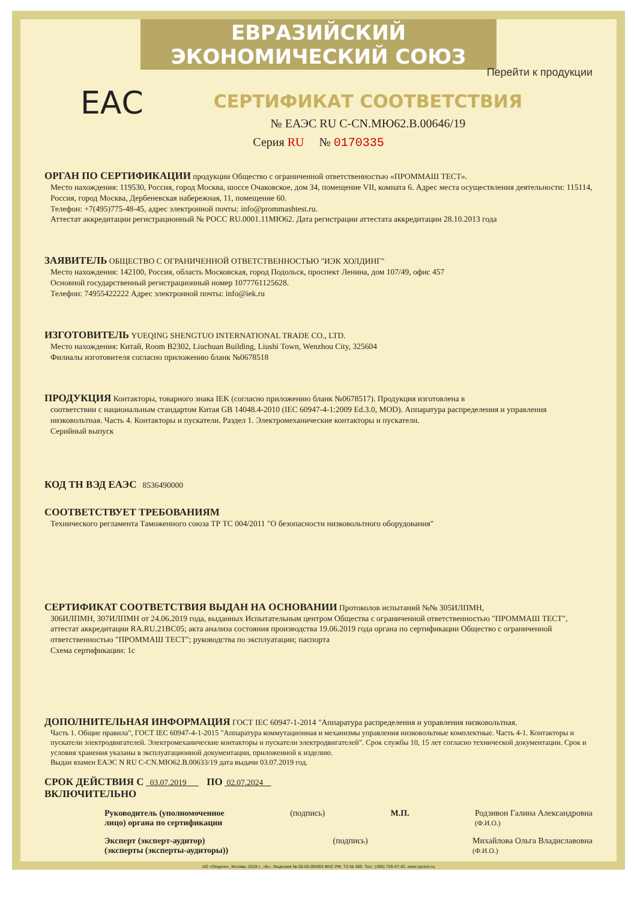ЕВРАЗИЙСКИЙ ЭКОНОМИЧЕСКИЙ СОЮЗ
Перейти к продукции
ЕАС
СЕРТИФИКАТ СООТВЕТСТВИЯ
№ ЕАЭС RU C-CN.МЮ62.В.00646/19
Серия RU № 0170335
ОРГАН ПО СЕРТИФИКАЦИИ
продукции Общество с ограниченной ответственностью «ПРОММАШ ТЕСТ».
Место нахождения: 119530, Россия, город Москва, шоссе Очаковское, дом 34, помещение VII, комната 6. Адрес места осуществления деятельности: 115114, Россия, город Москва, Дербеневская набережная, 11, помещение 60.
Телефон: +7(495)775-48-45, адрес электронной почты: info@prommashtest.ru.
Аттестат аккредитации регистрационный № РОСС RU.0001.11МЮ62. Дата регистрации аттестата аккредитации 28.10.2013 года
ЗАЯВИТЕЛЬ
ОБЩЕСТВО С ОГРАНИЧЕННОЙ ОТВЕТСТВЕННОСТЬЮ "ИЭК ХОЛДИНГ"
Место нахождения: 142100, Россия, область Московская, город Подольск, проспект Ленина, дом 107/49, офис 457
Основной государственный регистрационный номер 1077761125628.
Телефон: 74955422222 Адрес электронной почты: info@iek.ru
ИЗГОТОВИТЕЛЬ
YUEQING SHENGTUO INTERNATIONAL TRADE CO., LTD.
Место нахождения: Китай, Room B2302, Liuchuan Building, Liushi Town, Wenzhou City, 325604
Филиалы изготовителя согласно приложению бланк №0678518
ПРОДУКЦИЯ
Контакторы, товарного знака IEK (согласно приложению бланк №0678517). Продукция изготовлена в
соответствии с национальным стандартом Китая GB 14048.4-2010 (IEC 60947-4-1:2009 Ed.3.0, MOD). Аппаратура распределения и управления низковольтная. Часть 4. Контакторы и пускатели. Раздел 1. Электромеханические контакторы и пускатели.
Серийный выпуск
КОД ТН ВЭД ЕАЭС
8536490000
СООТВЕТСТВУЕТ ТРЕБОВАНИЯМ
Технического регламента Таможенного союза ТР ТС 004/2011 "О безопасности низковольтного оборудования"
СЕРТИФИКАТ СООТВЕТСТВИЯ ВЫДАН НА ОСНОВАНИИ
Протоколов испытаний №№ 305ИЛПМН,
306ИЛПМН, 307ИЛПМН от 24.06.2019 года, выданных Испытательным центром Общества с ограниченной ответственностью "ПРОММАШ ТЕСТ", аттестат аккредитации RA.RU.21ВС05; акта анализа состояния производства 19.06.2019 года органа по сертификации Общество с ограниченной ответственностью "ПРОММАШ ТЕСТ"; руководства по эксплуатации; паспорта
Схема сертификации: 1с
ДОПОЛНИТЕЛЬНАЯ ИНФОРМАЦИЯ
ГОСТ IEC 60947-1-2014 "Аппаратура распределения и управления низковольтная.
Часть 1. Общие правила", ГОСТ IEC 60947-4-1-2015 "Аппаратура коммутационная и механизмы управления низковольтные комплектные. Часть 4-1. Контакторы и пускатели электродвигателей. Электромеханические контакторы и пускатели электродвигателей". Срок службы 10, 15 лет согласно технической документации. Срок и условия хранения указаны в эксплуатационной документации, приложенной к изделию.
Выдан взамен ЕАЭС N RU C-CN.МЮ62.В.00633/19 дата выдачи 03.07.2019 год.
СРОК ДЕЙСТВИЯ С
03.07.2019
ПО
02.07.2024
ВКЛЮЧИТЕЛЬНО
Руководитель (уполномоченное
лицо) органа по сертификации (подпись) М.П. Родзивон Галина Александровна
(Ф.И.О.)
Эксперт (эксперт-аудитор)
(эксперты (эксперты-аудиторы)) (подпись) Михайлова Ольга Владиславовна
(Ф.И.О.)
АО «Опцион», Москва, 2019 г., «Б». Лицензия № 05-05-09/003 ФНС РФ, ТЗ № 369. Тел.: (495) 726-47-42, www.opcion.ru